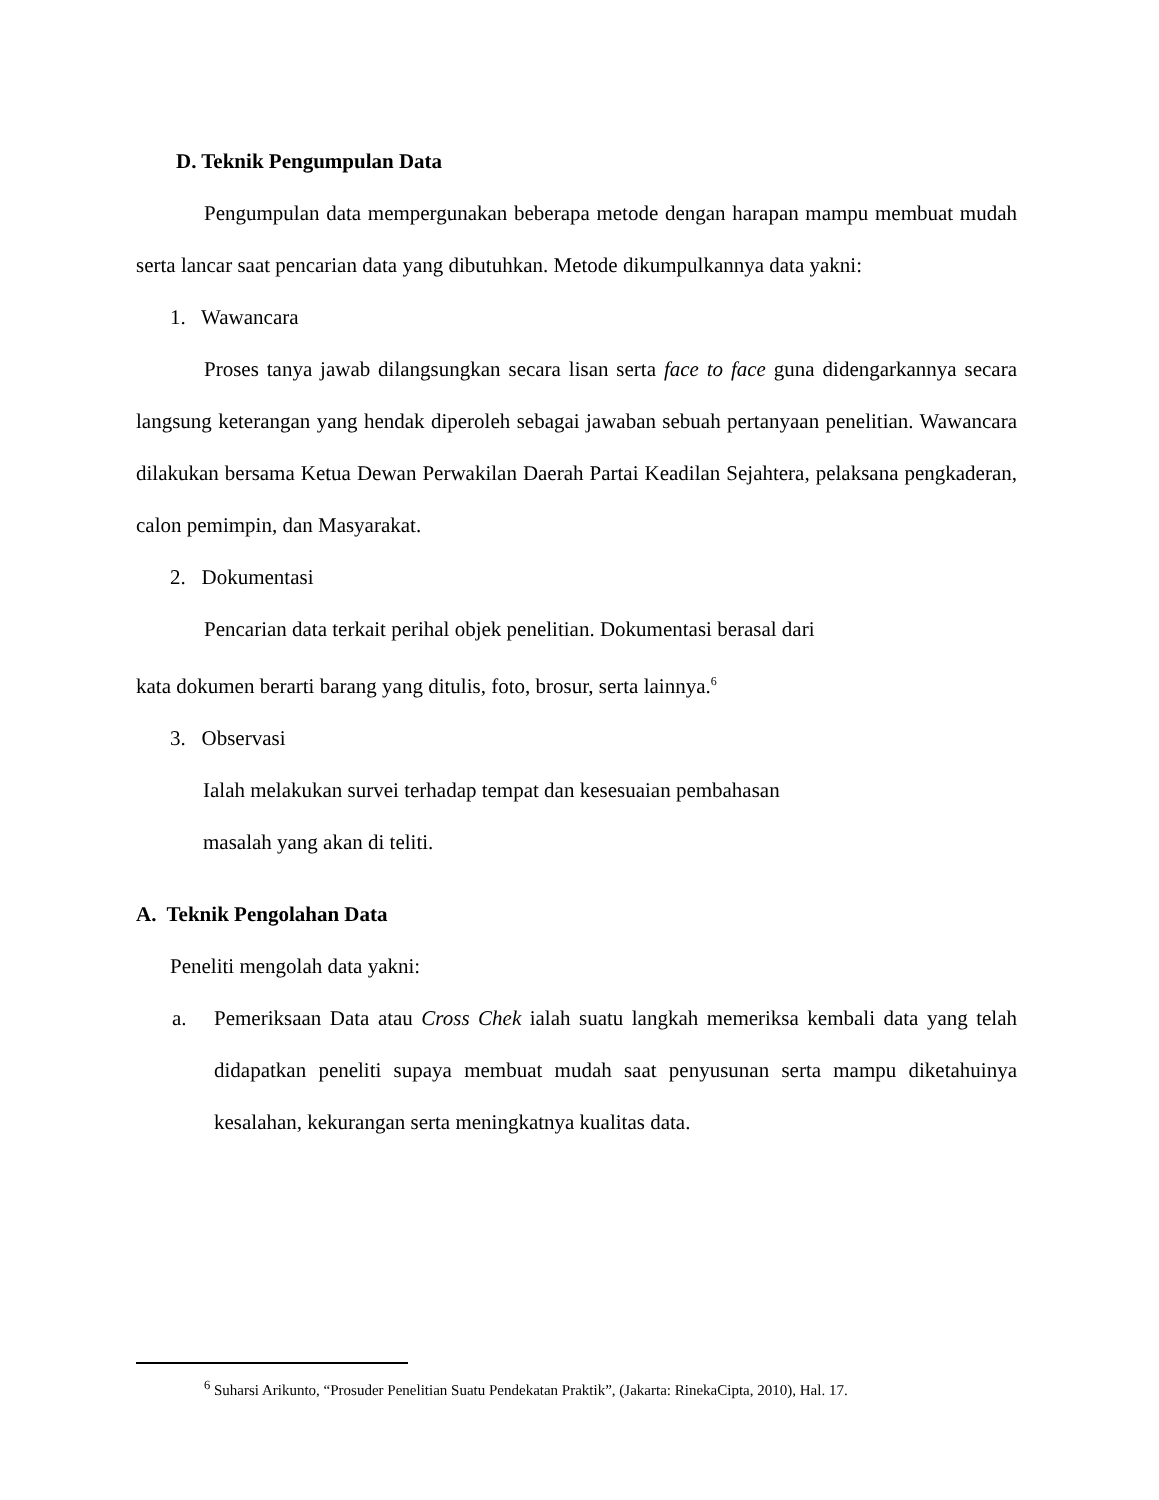D. Teknik Pengumpulan Data
Pengumpulan data mempergunakan beberapa metode dengan harapan mampu membuat mudah serta lancar saat pencarian data yang dibutuhkan. Metode dikumpulkannya data yakni:
1. Wawancara
Proses tanya jawab dilangsungkan secara lisan serta face to face guna didengarkannya secara langsung keterangan yang hendak diperoleh sebagai jawaban sebuah pertanyaan penelitian. Wawancara dilakukan bersama Ketua Dewan Perwakilan Daerah Partai Keadilan Sejahtera, pelaksana pengkaderan, calon pemimpin, dan Masyarakat.
2. Dokumentasi
Pencarian data terkait perihal objek penelitian. Dokumentasi berasal dari
kata dokumen berarti barang yang ditulis, foto, brosur, serta lainnya.<sup>6</sup>
3. Observasi
Ialah melakukan survei terhadap tempat dan kesesuaian pembahasan
masalah yang akan di teliti.
A. Teknik Pengolahan Data
Peneliti mengolah data yakni:
a. Pemeriksaan Data atau Cross Chek ialah suatu langkah memeriksa kembali data yang telah didapatkan peneliti supaya membuat mudah saat penyusunan serta mampu diketahuinya kesalahan, kekurangan serta meningkatnya kualitas data.
<sup>6</sup> Suharsi Arikunto, “Prosuder Penelitian Suatu Pendekatan Praktik”, (Jakarta: RinekaCipta, 2010), Hal. 17.